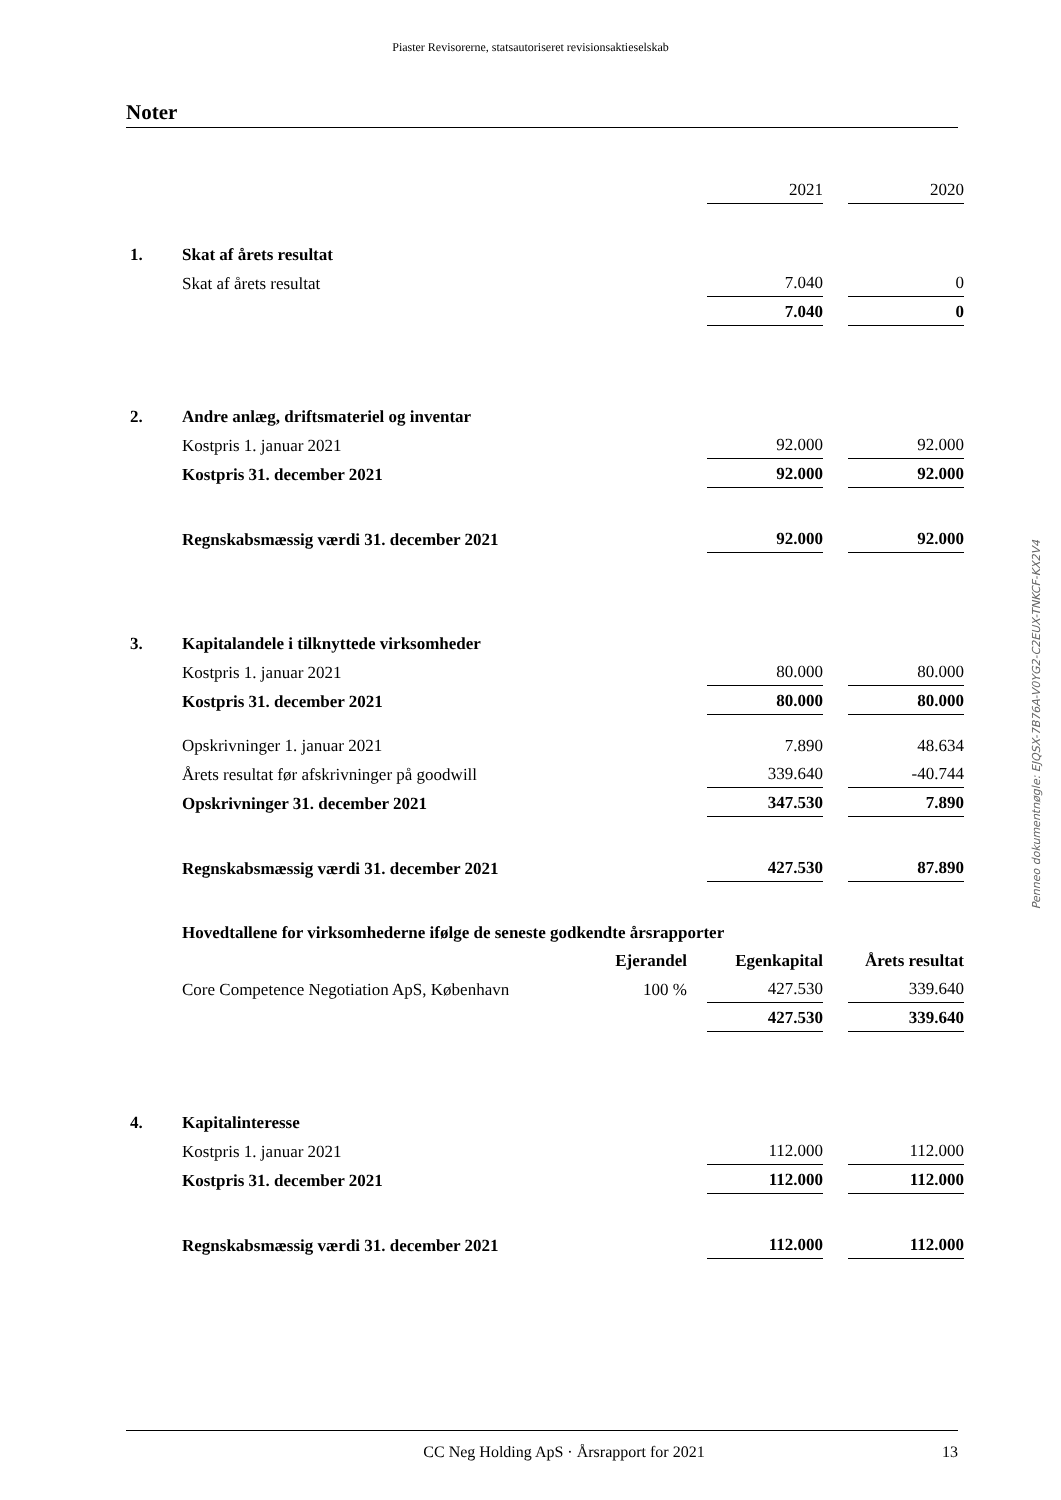Piaster Revisorerne, statsautoriseret revisionsaktieselskab
Noter
| | | | 2021 | | 2020 |
| 1. | Skat af årets resultat | | | | |
| | Skat af årets resultat | | 7.040 | | 0 |
| | | | 7.040 | | 0 |
| 2. | Andre anlæg, driftsmateriel og inventar | | | | |
| | Kostpris 1. januar 2021 | | 92.000 | | 92.000 |
| | Kostpris 31. december 2021 | | 92.000 | | 92.000 |
| | Regnskabsmæssig værdi 31. december 2021 | | 92.000 | | 92.000 |
| 3. | Kapitalandele i tilknyttede virksomheder | | | | |
| | Kostpris 1. januar 2021 | | 80.000 | | 80.000 |
| | Kostpris 31. december 2021 | | 80.000 | | 80.000 |
| | Opskrivninger 1. januar 2021 | | 7.890 | | 48.634 |
| | Årets resultat før afskrivninger på goodwill | | 339.640 | | -40.744 |
| | Opskrivninger 31. december 2021 | | 347.530 | | 7.890 |
| | Regnskabsmæssig værdi 31. december 2021 | | 427.530 | | 87.890 |
| | Hovedtallene for virksomhederne ifølge de seneste godkendte årsrapporter | | | | |
| | | Ejerandel | Egenkapital | | Årets resultat |
| | Core Competence Negotiation ApS, København | 100 % | 427.530 | | 339.640 |
| | | | 427.530 | | 339.640 |
| 4. | Kapitalinteresse | | | | |
| | Kostpris 1. januar 2021 | | 112.000 | | 112.000 |
| | Kostpris 31. december 2021 | | 112.000 | | 112.000 |
| | Regnskabsmæssig værdi 31. december 2021 | | 112.000 | | 112.000 |
Penneo dokumentnøgle: EJQSX-7B76A-V0YG2-C2EUX-TNKCF-KX2V4
CC Neg Holding ApS · Årsrapport for 2021 13